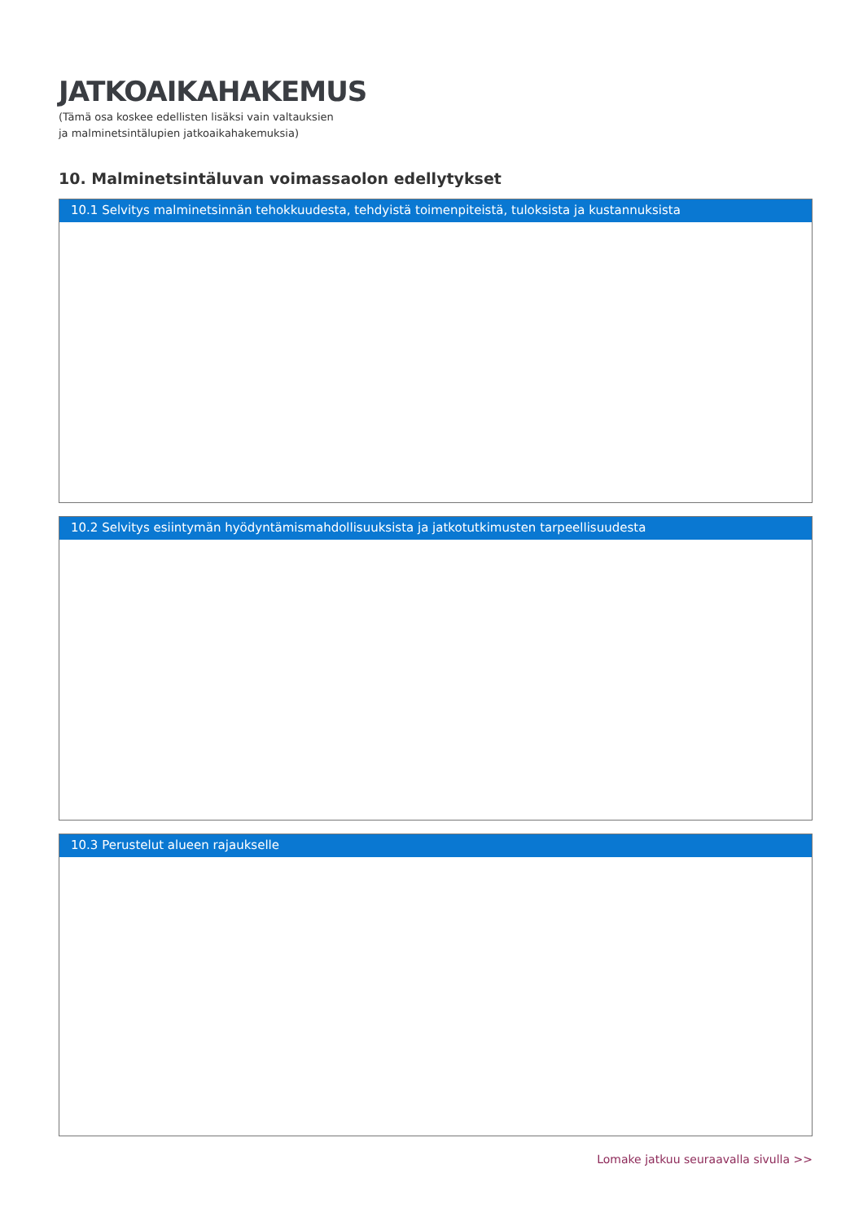JATKOAIKAHAKEMUS
(Tämä osa koskee edellisten lisäksi vain valtauksien
ja malminetsintälupien jatkoaikahakemuksia)
10. Malminetsintäluvan voimassaolon edellytykset
10.1 Selvitys malminetsinnän tehokkuudesta, tehdyistä toimenpiteistä, tuloksista ja kustannuksista
10.2 Selvitys esiintymän hyödyntämismahdollisuuksista ja jatkotutkimusten tarpeellisuudesta
10.3 Perustelut alueen rajaukselle
Lomake jatkuu seuraavalla sivulla >>